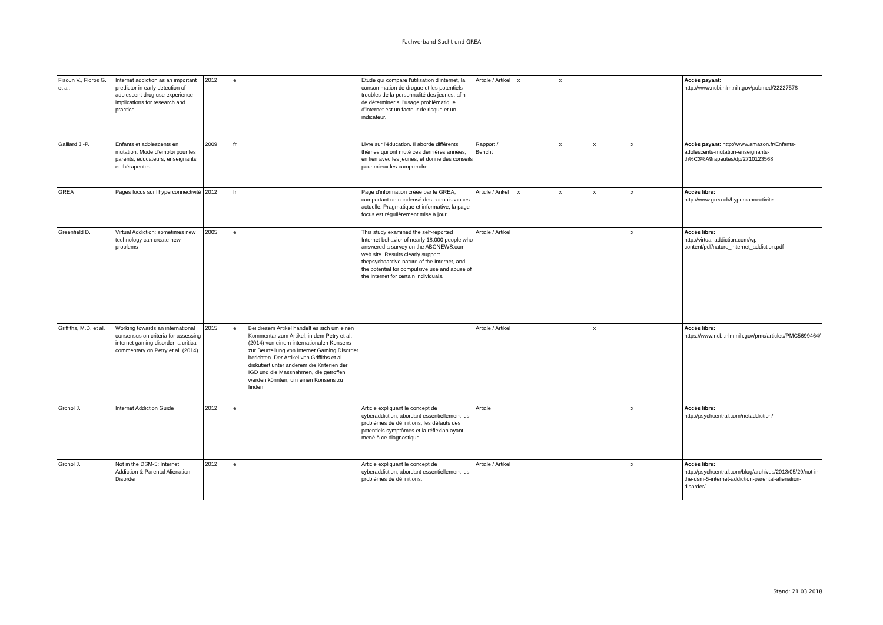Fachverband Sucht und GREA
| Fisoun V., Floros G. et al. | Internet addiction as an important predictor in early detection of adolescent drug use experience-implications for research and practice | 2012 | e | | Etude qui compare l'utilisation d'internet, la consommation de drogue et les potentiels troubles de la personnalité des jeunes, afin de déterminer si l'usage problématique d'internet est un facteur de risque et un indicateur. | Article / Artikel | x | x | | | | Accès payant : http://www.ncbi.nlm.nih.gov/pubmed/22227578 |
| Gaillard J.-P. | Enfants et adolescents en mutation: Mode d'emploi pour les parents, éducateurs, enseignants et thérapeutes | 2009 | fr | | Livre sur l'éducation. Il aborde différents thèmes qui ont muté ces dernières années, en lien avec les jeunes, et donne des conseils pour mieux les comprendre. | Rapport / Bericht | | x | x | x | | Accès payant : http://www.amazon.fr/Enfants-adolescents-mutation-enseignants-th%C3%A9rapeutes/dp/2710123568 |
| GREA | Pages focus sur l'hyperconnectivité | 2012 | fr | | Page d'information créée par le GREA, comportant un condensé des connaissances actuelle. Pragmatique et informative, la page focus est régulièrement mise à jour. | Article / Arikel | x | x | x | x | | Accès libre: http://www.grea.ch/hyperconnectivite |
| Greenfield D. | Virtual Addiction: sometimes new technology can create new problems | 2005 | e | | This study examined the self-reported Internet behavior of nearly 18,000 people who answered a survey on the ABCNEWS.com web site. Results clearly support thepsychoactive nature of the Internet, and the potential for compulsive use and abuse of the Internet for certain individuals. | Article / Artikel | | | | x | | Accès libre: http://virtual-addiction.com/wp-content/pdf/nature_internet_addiction.pdf |
| Griffiths, M.D. et al. | Working towards an international consensus on criteria for assessing internet gaming disorder: a critical commentary on Petry et al. (2014) | 2015 | e | Bei diesem Artikel handelt es sich um einen Kommentar zum Artikel, in dem Petry et al. (2014) von einem internationalen Konsens zur Beurteilung von Internet Gaming Disorder berichten. Der Artikel von Griffiths et al. diskutiert unter anderem die Kriterien der IGD und die Massnahmen, die getroffen werden könnten, um einen Konsens zu finden. | | Article / Artikel | | | x | | | Accès libre: https://www.ncbi.nlm.nih.gov/pmc/articles/PMC5699464/ |
| Grohol J. | Internet Addiction Guide | 2012 | e | | Article expliquant le concept de cyberaddiction, abordant essentiellement les problèmes de définitions, les défauts des potentiels symptômes et la réflexion ayant mené à ce diagnostique. | Article | | | | x | | Accès libre: http://psychcentral.com/netaddiction/ |
| Grohol J. | Not in the DSM-5: Internet Addiction & Parental Alienation Disorder | 2012 | e | | Article expliquant le concept de cyberaddiction, abordant essentiellement les problèmes de définitions. | Article / Artikel | | | | x | | Accès libre: http://psychcentral.com/blog/archives/2013/05/29/not-in-the-dsm-5-internet-addiction-parental-alienation-disorder/ |
Stand: 21.03.2018